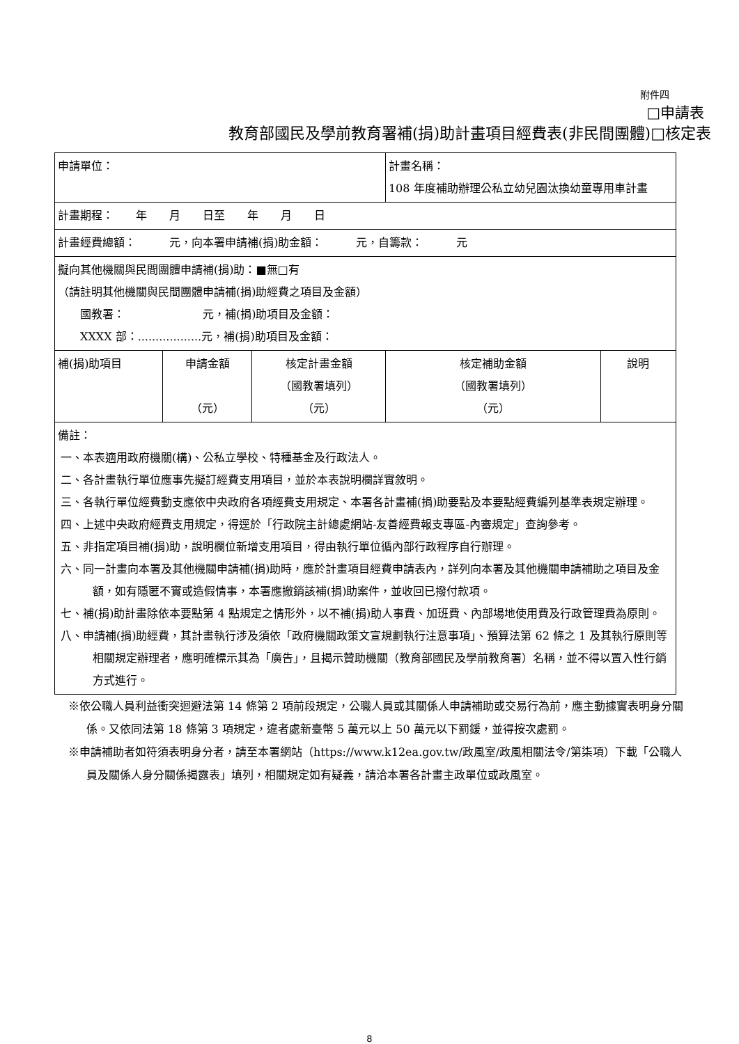附件四
□申請表
教育部國民及學前教育署補(捐)助計畫項目經費表(非民間團體)□核定表
| 申請單位： | | | 計畫名稱： 108 年度補助辦理公私立幼兒園汰換幼童專用車計畫 | |
| 計畫期程： 年 月 日至 年 月 日 | | | | |
| 計畫經費總額： 元，向本署申請補(捐)助金額： 元，自籌款： 元 | | | | |
| 擬向其他機關與民間團體申請補(捐)助：■無□有 （請註明其他機關與民間團體申請補(捐)助經費之項目及金額） 國教署： 元，補(捐)助項目及金額： XXXX 部：..................元，補(捐)助項目及金額： | | | | |
| 補(捐)助項目 | 申請金額 （元） | 核定計畫金額 （國教署填列） （元） | 核定補助金額 （國教署填列） （元） | 說明 |
| 備註： 一、本表適用政府機關(構)、公私立學校、特種基金及行政法人。 二、各計畫執行單位應事先擬訂經費支用項目，並於本表說明欄詳實敘明。 三、各執行單位經費動支應依中央政府各項經費支用規定、本署各計畫補(捐)助要點及本要點經費編列基準表規定辦理。 四、上述中央政府經費支用規定，得逕於「行政院主計總處網站-友善經費報支專區-內審規定」查詢參考。 五、非指定項目補(捐)助，說明欄位新增支用項目，得由執行單位循內部行政程序自行辦理。 六、同一計畫向本署及其他機關申請補(捐)助時，應於計畫項目經費申請表內，詳列向本署及其他機關申請補助之項目及金額，如有隱匿不實或造假情事，本署應撤銷該補(捐)助案件，並收回已撥付款項。 七、補(捐)助計畫除依本要點第 4 點規定之情形外，以不補(捐)助人事費、加班費、內部場地使用費及行政管理費為原則。 八、申請補(捐)助經費，其計畫執行涉及須依「政府機關政策文宣規劃執行注意事項」、預算法第 62 條之 1 及其執行原則等相關規定辦理者，應明確標示其為「廣告」，且揭示贊助機關（教育部國民及學前教育署）名稱，並不得以置入性行銷方式進行。 | | | | |
※依公職人員利益衝突迴避法第 14 條第 2 項前段規定，公職人員或其關係人申請補助或交易行為前，應主動據實表明身分關係。又依同法第 18 條第 3 項規定，違者處新臺幣 5 萬元以上 50 萬元以下罰鍰，並得按次處罰。
※申請補助者如符須表明身分者，請至本署網站（https://www.k12ea.gov.tw/政風室/政風相關法令/第柒項）下載「公職人員及關係人身分關係揭露表」填列，相關規定如有疑義，請洽本署各計畫主政單位或政風室。
8